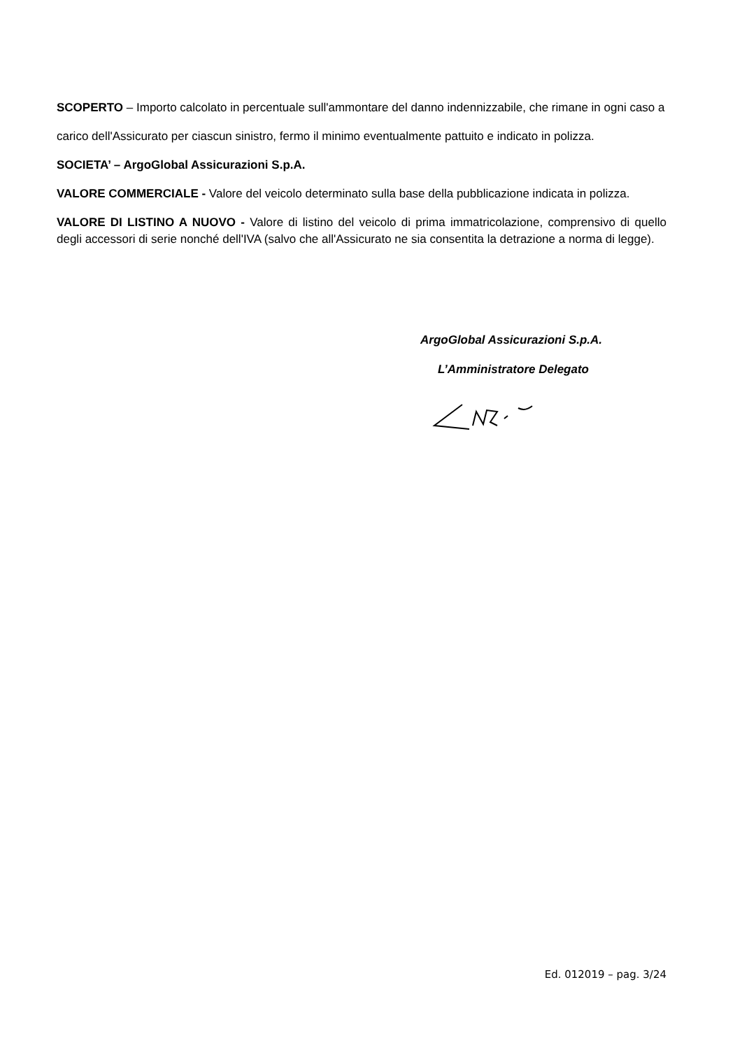SCOPERTO – Importo calcolato in percentuale sull'ammontare del danno indennizzabile, che rimane in ogni caso a
carico dell'Assicurato per ciascun sinistro, fermo il minimo eventualmente pattuito e indicato in polizza.
SOCIETA’ – ArgoGlobal Assicurazioni S.p.A.
VALORE COMMERCIALE - Valore del veicolo determinato sulla base della pubblicazione indicata in polizza.
VALORE DI LISTINO A NUOVO - Valore di listino del veicolo di prima immatricolazione, comprensivo di quello degli accessori di serie nonché dell'IVA (salvo che all'Assicurato ne sia consentita la detrazione a norma di legge).
ArgoGlobal Assicurazioni S.p.A.
L’Amministratore Delegato
Ed. 012019 – pag. 3/24